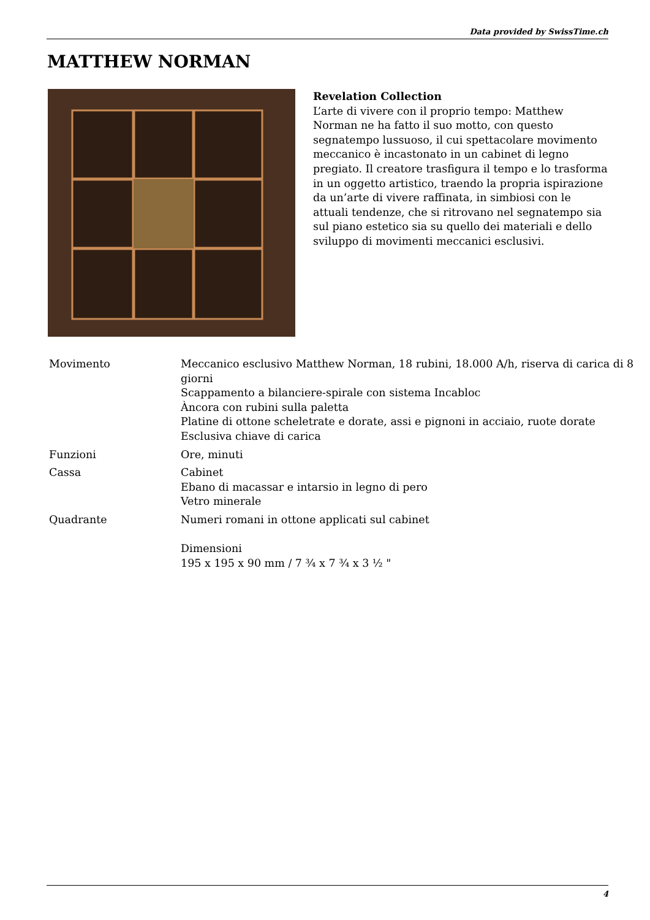Data provided by SwissTime.ch
MATTHEW NORMAN
Revelation Collection
L’arte di vivere con il proprio tempo: Matthew Norman ne ha fatto il suo motto, con questo segnatempo lussuoso, il cui spettacolare movimento meccanico è incastonato in un cabinet di legno pregiato. Il creatore trasfigura il tempo e lo trasforma in un oggetto artistico, traendo la propria ispirazione da un’arte di vivere raffinata, in simbiosi con le attuali tendenze, che si ritrovano nel segnatempo sia sul piano estetico sia su quello dei materiali e dello sviluppo di movimenti meccanici esclusivi.
| Movimento | Meccanico esclusivo Matthew Norman, 18 rubini, 18.000 A/h, riserva di carica di 8 giorni Scappamento a bilanciere-spirale con sistema Incabloc Àncora con rubini sulla paletta Platine di ottone scheletrate e dorate, assi e pignoni in acciaio, ruote dorate Esclusiva chiave di carica |
| Funzioni | Ore, minuti |
| Cassa | Cabinet Ebano di macassar e intarsio in legno di pero Vetro minerale |
| Quadrante | Numeri romani in ottone applicati sul cabinet Dimensioni 195 x 195 x 90 mm / 7 ¾ x 7 ¾ x 3 ½ " |
4